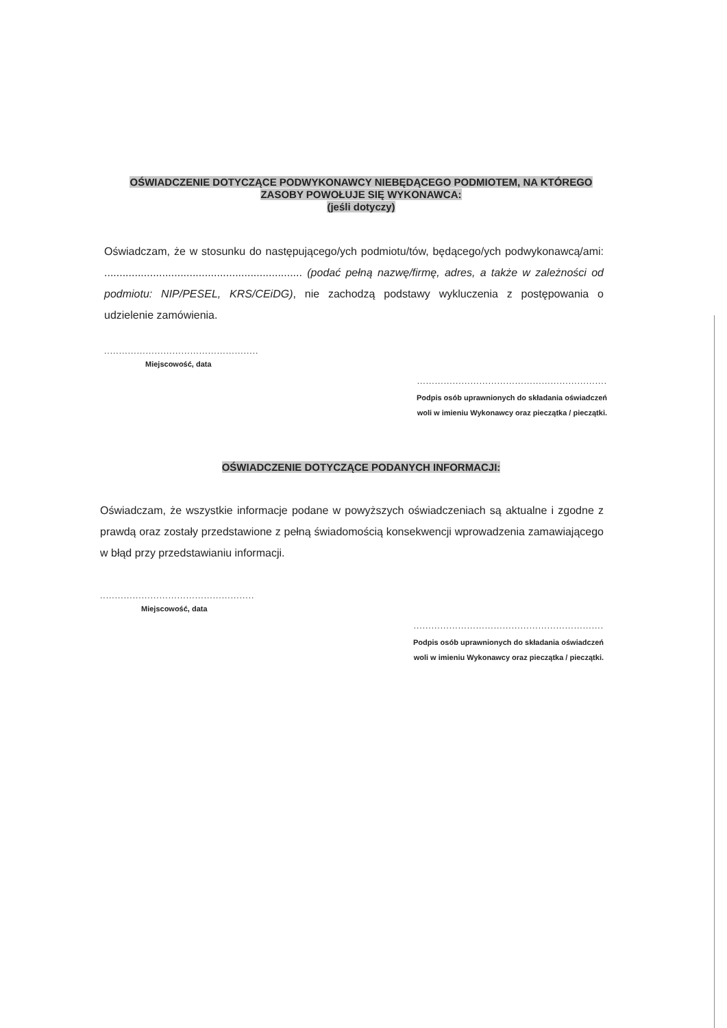OŚWIADCZENIE DOTYCZĄCE PODWYKONAWCY NIEBĘDĄCEGO PODMIOTEM, NA KTÓREGO
ZASOBY POWOŁUJE SIĘ WYKONAWCA:
(jeśli dotyczy)
Oświadczam, że w stosunku do następującego/ych podmiotu/tów, będącego/ych podwykonawcą/ami: ................................................................. (podać pełną nazwę/firmę, adres, a także w zależności od podmiotu: NIP/PESEL, KRS/CEiDG), nie zachodzą podstawy wykluczenia z postępowania o udzielenie zamówienia.
....................................................
Miejscowość, data
................................................................
Podpis osób uprawnionych do składania oświadczeń
woli w imieniu Wykonawcy oraz pieczątka / pieczątki.
OŚWIADCZENIE DOTYCZĄCE PODANYCH INFORMACJI:
Oświadczam, że wszystkie informacje podane w powyższych oświadczeniach są aktualne i zgodne z prawdą oraz zostały przedstawione z pełną świadomością konsekwencji wprowadzenia zamawiającego w błąd przy przedstawianiu informacji.
....................................................
Miejscowość, data
................................................................
Podpis osób uprawnionych do składania oświadczeń
woli w imieniu Wykonawcy oraz pieczątka / pieczątki.